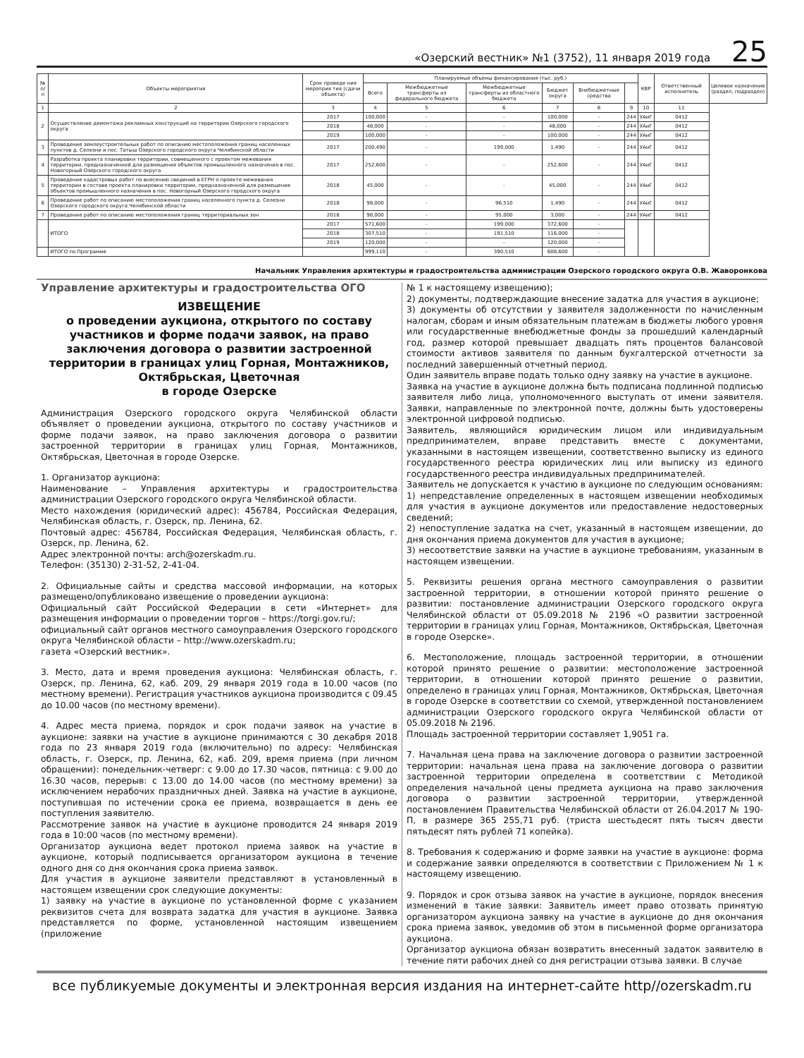«Озерский вестник» №1 (3752), 11 января 2019 года 25
| № п/п | Объекты мероприятия | Срок проведе ния мероприя тия (сдачи объекта) | Планируемые объемы финансирования (тыс. руб.) | | | | | | КВР | Ответственный исполнитель | Целевое назначение (раздел, подраздел) |
| --- | --- | --- | --- | --- | --- | --- | --- | --- | --- | --- | --- |
| | | | Всего | Межбюджетные трансферты из федерального бюджета | Межбюджетные трансферты из областного бюджета | Бюджет округа | Внебюджетные средства | | | | |
| 1 | 2 | 3 | 4 | 5 | 6 | 7 | 8 | 9 | 10 | 11 | |
| 2 | Осуществление демонтажа рекламных конструкций на территории Озерского городского округа | 2017 | 100,000 | - | - | 100,000 | - | 244 | УАиГ | 0412 | |
| | | 2018 | 48,000 | - | - | 48,000 | - | 244 | УАиГ | 0412 | |
| | | 2019 | 100,000 | - | - | 100,000 | - | 244 | УАиГ | 0412 | |
| 3 | Проведение землеустроительных работ по описанию местоположения границ населенных пунктов д. Селезни и пос. Татыш Озерского городского округа Челябинской области | 2017 | 200,490 | - | 199,000 | 1,490 | - | 244 | УАиГ | 0412 | |
| 4 | Разработка проекта планировки территории, совмещенного с проектом межевания территории, предназначенной для размещения объектов промышленного назначения в пос. Новогорный Озерского городского округа | 2017 | 252,600 | - | - | 252,600 | - | 244 | УАиГ | 0412 | |
| 5 | Проведение кадастровых работ по внесению сведений в ЕГРН о проекте межевания территории в составе проекта планировки территории, предназначенной для размещения объектов промышленного назначения в пос. Новогорный Озерского городского округа | 2018 | 45,000 | - | - | 45,000 | - | 244 | УАиГ | 0412 | |
| 6 | Проведение работ по описанию местоположения границ населенного пункта д. Селезни Озерского городского округа Челябинской области | 2018 | 98,000 | - | 96,510 | 1,490 | - | 244 | УАиГ | 0412 | |
| 7 | Проведение работ по описанию местоположения границ территориальных зон | 2018 | 98,000 | - | 95,000 | 3,000 | - | 244 | УАиГ | 0412 | |
| | ИТОГО | 2017 | 571,600 | - | 199,000 | 372,600 | - | | | | |
| | | 2018 | 307,510 | - | 191,510 | 116,000 | - | | | | |
| | | 2019 | 120,000 | - | - | 120,000 | - | | | | |
| | ИТОГО по Программе | | 999,110 | - | 390,510 | 608,600 | - | | | | |
Начальник Управления архитектуры и градостроительства администрации Озерского городского округа О.В. Жаворонкова
Управление архитектуры и градостроительства ОГО
ИЗВЕЩЕНИЕ
о проведении аукциона, открытого по составу участников и форме подачи заявок, на право заключения договора о развитии застроенной территории в границах улиц Горная, Монтажников, Октябрьская, Цветочная
в городе Озерске
Администрация Озерского городского округа Челябинской области объявляет о проведении аукциона, открытого по составу участников и форме подачи заявок, на право заключения договора о развитии застроенной территории в границах улиц Горная, Монтажников, Октябрьская, Цветочная в городе Озерске.
1. Организатор аукциона:
Наименование – Управления архитектуры и градостроительства администрации Озерского городского округа Челябинской области.
Место нахождения (юридический адрес): 456784, Российская Федерация, Челябинская область, г. Озерск, пр. Ленина, 62.
Почтовый адрес: 456784, Российская Федерация, Челябинская область, г. Озерск, пр. Ленина, 62.
Адрес электронной почты: arch@ozerskadm.ru.
Телефон: (35130) 2-31-52, 2-41-04.
2. Официальные сайты и средства массовой информации, на которых размещено/опубликовано извещение о проведении аукциона:
Официальный сайт Российской Федерации в сети «Интернет» для размещения информации о проведении торгов – https://torgi.gov.ru/;
официальный сайт органов местного самоуправления Озерского городского округа Челябинской области – http://www.ozerskadm.ru;
газета «Озерский вестник».
3. Место, дата и время проведения аукциона: Челябинская область, г. Озерск, пр. Ленина, 62, каб. 209, 29 января 2019 года в 10.00 часов (по местному времени). Регистрация участников аукциона производится с 09.45 до 10.00 часов (по местному времени).
4. Адрес места приема, порядок и срок подачи заявок на участие в аукционе: заявки на участие в аукционе принимаются с 30 декабря 2018 года по 23 января 2019 года (включительно) по адресу: Челябинская область, г. Озерск, пр. Ленина, 62, каб. 209, время приема (при личном обращении): понедельник-четверг: с 9.00 до 17.30 часов, пятница: с 9.00 до 16.30 часов, перерыв: с 13.00 до 14.00 часов (по местному времени) за исключением нерабочих праздничных дней. Заявка на участие в аукционе, поступившая по истечении срока ее приема, возвращается в день ее поступления заявителю.
Рассмотрение заявок на участие в аукционе проводится 24 января 2019 года в 10:00 часов (по местному времени).
Организатор аукциона ведет протокол приема заявок на участие в аукционе, который подписывается организатором аукциона в течение одного дня со дня окончания срока приема заявок.
Для участия в аукционе заявители представляют в установленный в настоящем извещении срок следующие документы:
1) заявку на участие в аукционе по установленной форме с указанием реквизитов счета для возврата задатка для участия в аукционе. Заявка представляется по форме, установленной настоящим извещением (приложение
№ 1 к настоящему извещению);
2) документы, подтверждающие внесение задатка для участия в аукционе;
3) документы об отсутствии у заявителя задолженности по начисленным налогам, сборам и иным обязательным платежам в бюджеты любого уровня или государственные внебюджетные фонды за прошедший календарный год, размер которой превышает двадцать пять процентов балансовой стоимости активов заявителя по данным бухгалтерской отчетности за последний завершенный отчетный период.
Один заявитель вправе подать только одну заявку на участие в аукционе.
Заявка на участие в аукционе должна быть подписана подлинной подписью заявителя либо лица, уполномоченного выступать от имени заявителя. Заявки, направленные по электронной почте, должны быть удостоверены электронной цифровой подписью.
Заявитель, являющийся юридическим лицом или индивидуальным предпринимателем, вправе представить вместе с документами, указанными в настоящем извещении, соответственно выписку из единого государственного реестра юридических лиц или выписку из единого государственного реестра индивидуальных предпринимателей.
Заявитель не допускается к участию в аукционе по следующим основаниям:
1) непредставление определенных в настоящем извещении необходимых для участия в аукционе документов или предоставление недостоверных сведений;
2) непоступление задатка на счет, указанный в настоящем извещении, до дня окончания приема документов для участия в аукционе;
3) несоответствие заявки на участие в аукционе требованиям, указанным в настоящем извещении.
5. Реквизиты решения органа местного самоуправления о развитии застроенной территории, в отношении которой принято решение о развитии: постановление администрации Озерского городского округа Челябинской области от 05.09.2018 № 2196 «О развитии застроенной территории в границах улиц Горная, Монтажников, Октябрьская, Цветочная в городе Озерске».
6. Местоположение, площадь застроенной территории, в отношении которой принято решение о развитии: местоположение застроенной территории, в отношении которой принято решение о развитии, определено в границах улиц Горная, Монтажников, Октябрьская, Цветочная в городе Озерске в соответствии со схемой, утвержденной постановлением администрации Озерского городского округа Челябинской области от 05.09.2018 № 2196.
Площадь застроенной территории составляет 1,9051 га.
7. Начальная цена права на заключение договора о развитии застроенной территории: начальная цена права на заключение договора о развитии застроенной территории определена в соответствии с Методикой определения начальной цены предмета аукциона на право заключения договора о развитии застроенной территории, утвержденной постановлением Правительства Челябинской области от 26.04.2017 № 190-П, в размере 365 255,71 руб. (триста шестьдесят пять тысяч двести пятьдесят пять рублей 71 копейка).
8. Требования к содержанию и форме заявки на участие в аукционе: форма и содержание заявки определяются в соответствии с Приложением № 1 к настоящему извещению.
9. Порядок и срок отзыва заявок на участие в аукционе, порядок внесения изменений в такие заявки: Заявитель имеет право отозвать принятую организатором аукциона заявку на участие в аукционе до дня окончания срока приема заявок, уведомив об этом в письменной форме организатора аукциона.
Организатор аукциона обязан возвратить внесенный задаток заявителю в течение пяти рабочих дней со дня регистрации отзыва заявки. В случае
все публикуемые документы и электронная версия издания на интернет-сайте http//ozerskadm.ru